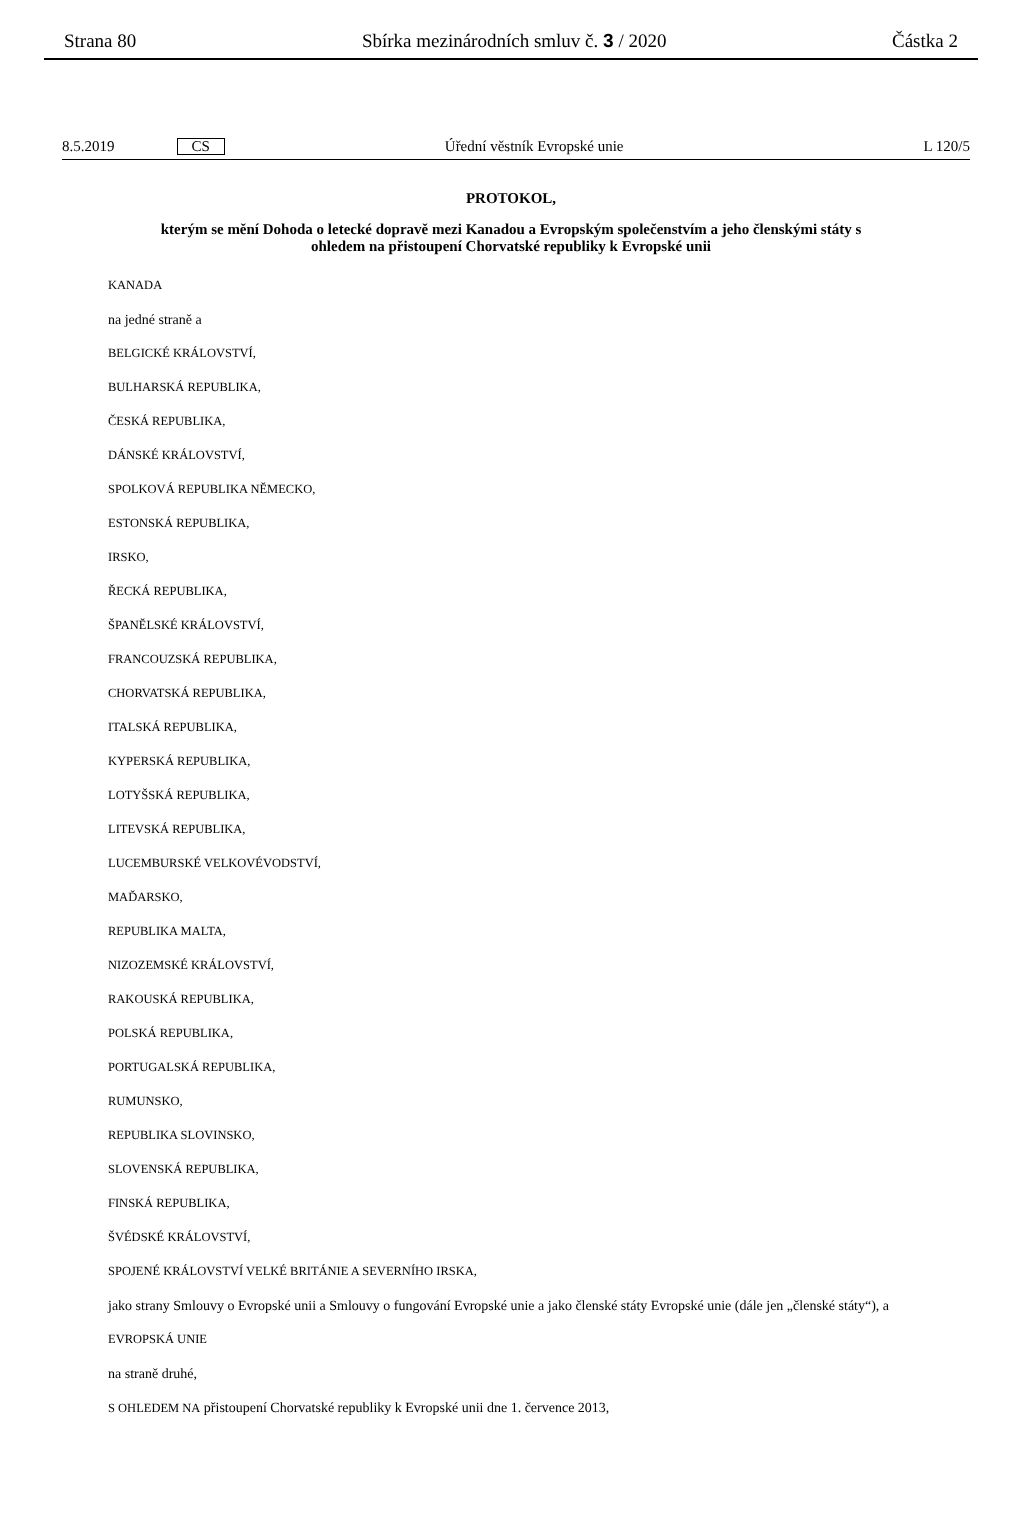Strana 80 Sbírka mezinárodních smluv č. 3 / 2020 Částka 2
8.5.2019 CS Úřední věstník Evropské unie L 120/5
PROTOKOL,
kterým se mění Dohoda o letecké dopravě mezi Kanadou a Evropským společenstvím a jeho členskými státy s ohledem na přistoupení Chorvatské republiky k Evropské unii
KANADA
na jedné straně a
BELGICKÉ KRÁLOVSTVÍ,
BULHARSKÁ REPUBLIKA,
ČESKÁ REPUBLIKA,
DÁNSKÉ KRÁLOVSTVÍ,
SPOLKOVÁ REPUBLIKA NĚMECKO,
ESTONSKÁ REPUBLIKA,
IRSKO,
ŘECKÁ REPUBLIKA,
ŠPANĚLSKÉ KRÁLOVSTVÍ,
FRANCOUZSKÁ REPUBLIKA,
CHORVATSKÁ REPUBLIKA,
ITALSKÁ REPUBLIKA,
KYPERSKÁ REPUBLIKA,
LOTYŠSKÁ REPUBLIKA,
LITEVSKÁ REPUBLIKA,
LUCEMBURSKÉ VELKOVÉVODSTVÍ,
MAĎARSKO,
REPUBLIKA MALTA,
NIZOZEMSKÉ KRÁLOVSTVÍ,
RAKOUSKÁ REPUBLIKA,
POLSKÁ REPUBLIKA,
PORTUGALSKÁ REPUBLIKA,
RUMUNSKO,
REPUBLIKA SLOVINSKO,
SLOVENSKÁ REPUBLIKA,
FINSKÁ REPUBLIKA,
ŠVÉDSKÉ KRÁLOVSTVÍ,
SPOJENÉ KRÁLOVSTVÍ VELKÉ BRITÁNIE A SEVERNÍHO IRSKA,
jako strany Smlouvy o Evropské unii a Smlouvy o fungování Evropské unie a jako členské státy Evropské unie (dále jen „členské státy“), a
EVROPSKÁ UNIE
na straně druhé,
S OHLEDEM NA přistoupení Chorvatské republiky k Evropské unii dne 1. července 2013,